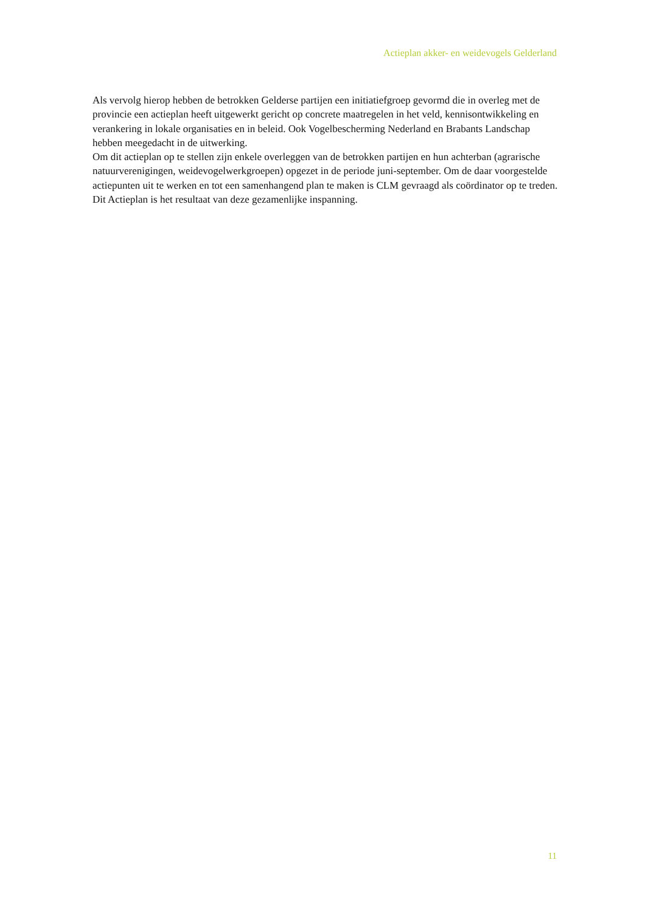Actieplan akker- en weidevogels Gelderland
Als vervolg hierop hebben de betrokken Gelderse partijen een initiatiefgroep gevormd die in overleg met de provincie een actieplan heeft uitgewerkt gericht op concrete maatregelen in het veld, kennisontwikkeling en verankering in lokale organisaties en in beleid. Ook Vogelbescherming Nederland en Brabants Landschap hebben meegedacht in de uitwerking.
Om dit actieplan op te stellen zijn enkele overleggen van de betrokken partijen en hun achterban (agrarische natuurverenigingen, weidevogelwerkgroepen) opgezet in de periode juni-september. Om de daar voorgestelde actiepunten uit te werken en tot een samenhangend plan te maken is CLM gevraagd als coördinator op te treden.
Dit Actieplan is het resultaat van deze gezamenlijke inspanning.
11